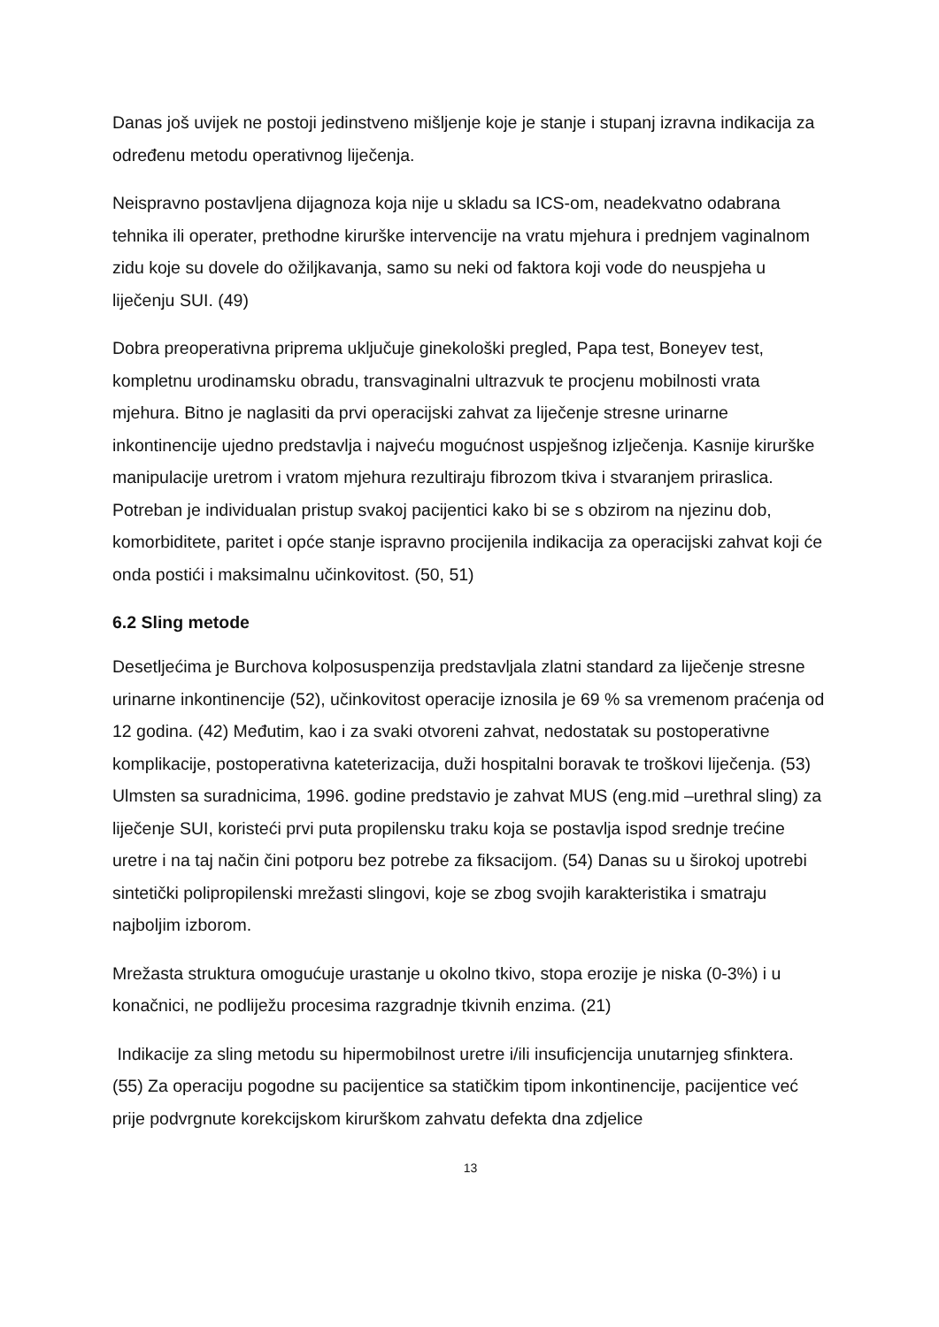Danas još uvijek ne postoji jedinstveno mišljenje koje je stanje i stupanj izravna indikacija za određenu metodu operativnog liječenja.
Neispravno postavljena dijagnoza koja nije u skladu sa ICS-om, neadekvatno odabrana tehnika ili operater, prethodne kirurške intervencije na vratu mjehura i prednjem vaginalnom zidu koje su dovele do ožiljkavanja, samo su neki od faktora koji vode do neuspjeha u liječenju SUI. (49)
Dobra preoperativna priprema uključuje ginekološki pregled, Papa test, Boneyev test, kompletnu urodinamsku obradu, transvaginalni ultrazvuk te procjenu mobilnosti vrata mjehura. Bitno je naglasiti da prvi operacijski zahvat za liječenje stresne urinarne inkontinencije ujedno predstavlja i najveću mogućnost uspješnog izlječenja. Kasnije kirurške manipulacije uretrom i vratom mjehura rezultiraju fibrozom tkiva i stvaranjem priraslica. Potreban je individualan pristup svakoj pacijentici kako bi se s obzirom na njezinu dob, komorbiditete, paritet i opće stanje ispravno procijenila indikacija za operacijski zahvat koji će onda postići i maksimalnu učinkovitost. (50, 51)
6.2 Sling metode
Desetljećima je Burchova kolposuspenzija predstavljala zlatni standard za liječenje stresne urinarne inkontinencije (52), učinkovitost operacije iznosila je 69 % sa vremenom praćenja od 12 godina. (42) Međutim, kao i za svaki otvoreni zahvat, nedostatak su postoperativne komplikacije, postoperativna kateterizacija, duži hospitalni boravak te troškovi liječenja. (53) Ulmsten sa suradnicima, 1996. godine predstavio je zahvat MUS (eng.mid –urethral sling) za liječenje SUI, koristeći prvi puta propilensku traku koja se postavlja ispod srednje trećine uretre i na taj način čini potporu bez potrebe za fiksacijom. (54) Danas su u širokoj upotrebi sintetički polipropilenski mrežasti slingovi, koje se zbog svojih karakteristika i smatraju najboljim izborom.
Mrežasta struktura omogućuje urastanje u okolno tkivo, stopa erozije je niska (0-3%) i u konačnici, ne podliježu procesima razgradnje tkivnih enzima. (21)
Indikacije za sling metodu su hipermobilnost uretre i/ili insuficjencija unutarnjeg sfinktera. (55) Za operaciju pogodne su pacijentice sa statičkim tipom inkontinencije, pacijentice već prije podvrgnute korekcijskom kirurškom zahvatu defekta dna zdjelice
13